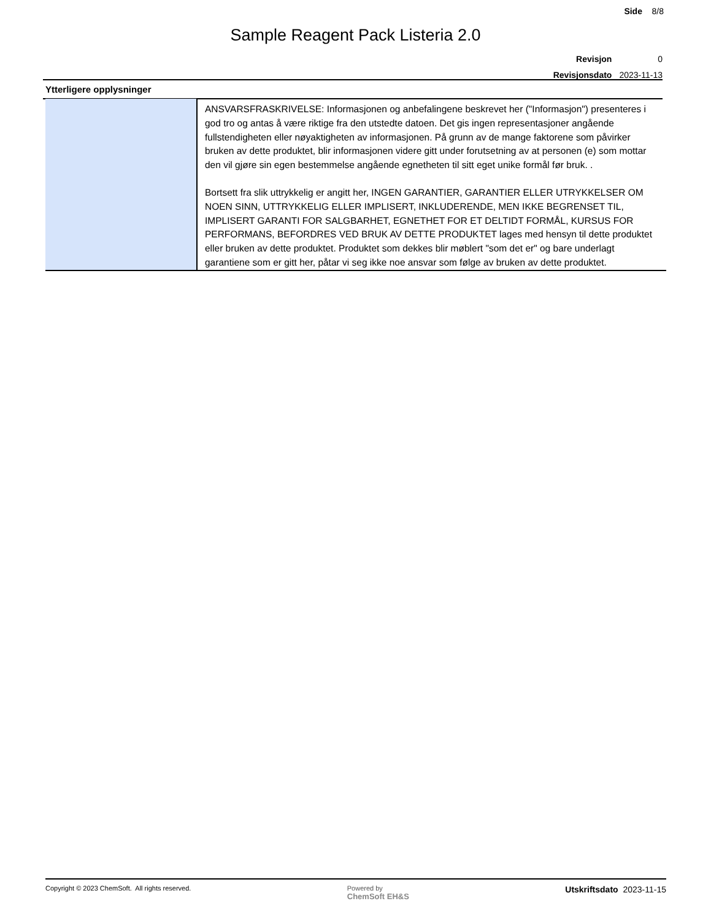Side 8/8
Sample Reagent Pack Listeria 2.0
| Revisjon | 0 |
| Revisjonsdato | 2023-11-13 |
Ytterligere opplysninger
| | ANSVARSFRASKRIVELSE: Informasjonen og anbefalingene beskrevet her ("Informasjon") presenteres i god tro og antas å være riktige fra den utstedte datoen. Det gis ingen representasjoner angående fullstendigheten eller nøyaktigheten av informasjonen. På grunn av de mange faktorene som påvirker bruken av dette produktet, blir informasjonen videre gitt under forutsetning av at personen (e) som mottar den vil gjøre sin egen bestemmelse angående egnetheten til sitt eget unike formål før bruk. . Bortsett fra slik uttrykkelig er angitt her, INGEN GARANTIER, GARANTIER ELLER UTRYKKELSER OM NOEN SINN, UTTRYKKELIG ELLER IMPLISERT, INKLUDERENDE, MEN IKKE BEGRENSET TIL, IMPLISERT GARANTI FOR SALGBARHET, EGNETHET FOR ET DELTIDT FORMÅL, KURSUS FOR PERFORMANS, BEFORDRES VED BRUK AV DETTE PRODUKTET lages med hensyn til dette produktet eller bruken av dette produktet. Produktet som dekkes blir møblert "som det er" og bare underlagt garantiene som er gitt her, påtar vi seg ikke noe ansvar som følge av bruken av dette produktet. |
Copyright © 2023 ChemSoft. All rights reserved.
Powered by
ChemSoft EH&S
Utskriftsdato 2023-11-15